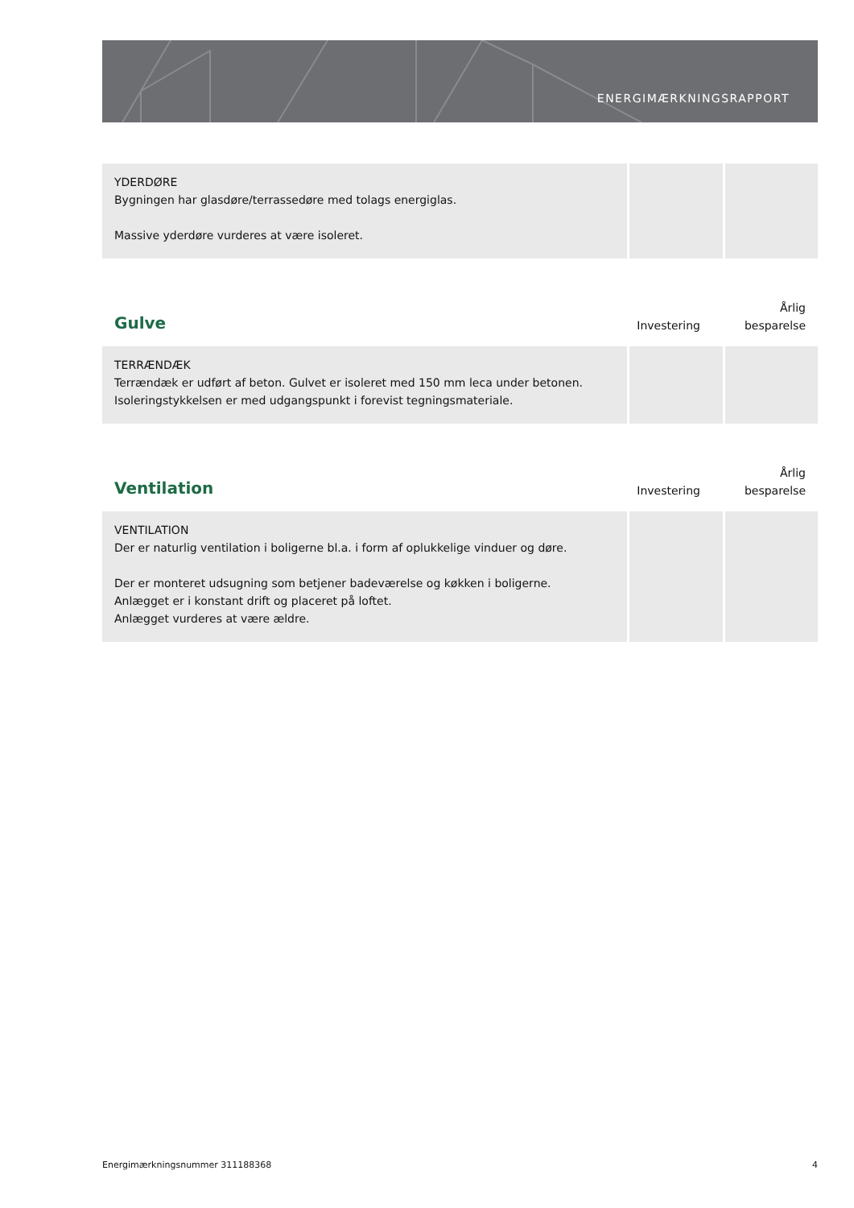ENERGIMÆRKNINGSRAPPORT
| YDERDØRE Bygningen har glasdøre/terrassedøre med tolags energiglas. Massive yderdøre vurderes at være isoleret. | | |
| Gulve | Investering | Årlig besparelse |
| TERRÆNDÆK Terrændæk er udført af beton. Gulvet er isoleret med 150 mm leca under betonen. Isoleringstykkelsen er med udgangspunkt i forevist tegningsmateriale. | | |
| Ventilation | Investering | Årlig besparelse |
| VENTILATION Der er naturlig ventilation i boligerne bl.a. i form af oplukkelige vinduer og døre. Der er monteret udsugning som betjener badeværelse og køkken i boligerne. Anlægget er i konstant drift og placeret på loftet. Anlægget vurderes at være ældre. | | |
Energimærkningsnummer 311188368 4